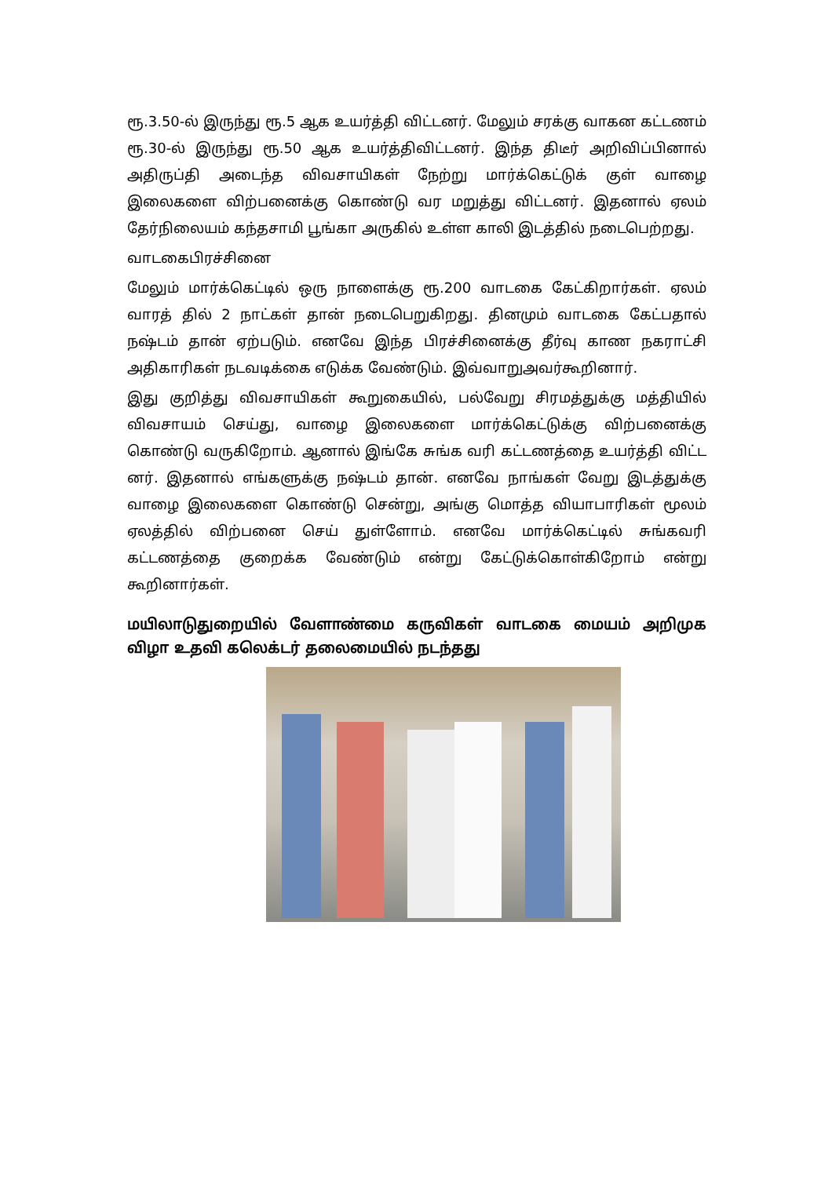ரூ.3.50-ல் இருந்து ரூ.5 ஆக உயர்த்தி விட்டனர். மேலும் சரக்கு வாகன கட்டணம் ரூ.30-ல் இருந்து ரூ.50 ஆக உயர்த்திவிட்டனர். இந்த திடீர் அறிவிப்பினால் அதிருப்தி அடைந்த விவசாயிகள் நேற்று மார்க்கெட்டுக் குள் வாழை இலைகளை விற்பனைக்கு கொண்டு வர மறுத்து விட்டனர். இதனால் ஏலம் தேர்நிலையம் கந்தசாமி பூங்கா அருகில் உள்ள காலி இடத்தில் நடைபெற்றது.
வாடகைபிரச்சினை
மேலும் மார்க்கெட்டில் ஒரு நாளைக்கு ரூ.200 வாடகை கேட்கிறார்கள். ஏலம் வாரத் தில் 2 நாட்கள் தான் நடைபெறுகிறது. தினமும் வாடகை கேட்பதால் நஷ்டம் தான் ஏற்படும். எனவே இந்த பிரச்சினைக்கு தீர்வு காண நகராட்சி அதிகாரிகள் நடவடிக்கை எடுக்க வேண்டும். இவ்வாறுஅவர்கூறினார்.
இது குறித்து விவசாயிகள் கூறுகையில், பல்வேறு சிரமத்துக்கு மத்தியில் விவசாயம் செய்து, வாழை இலைகளை மார்க்கெட்டுக்கு விற்பனைக்கு கொண்டு வருகிறோம். ஆனால் இங்கே சுங்க வரி கட்டணத்தை உயர்த்தி விட்ட னர். இதனால் எங்களுக்கு நஷ்டம் தான். எனவே நாங்கள் வேறு இடத்துக்கு வாழை இலைகளை கொண்டு சென்று, அங்கு மொத்த வியாபாரிகள் மூலம் ஏலத்தில் விற்பனை செய் துள்ளோம். எனவே மார்க்கெட்டில் சுங்கவரி கட்டணத்தை குறைக்க வேண்டும் என்று கேட்டுக்கொள்கிறோம் என்று கூறினார்கள்.
மயிலாடுதுறையில் வேளாண்மை கருவிகள் வாடகை மையம் அறிமுக விழா உதவி கலெக்டர் தலைமையில் நடந்தது